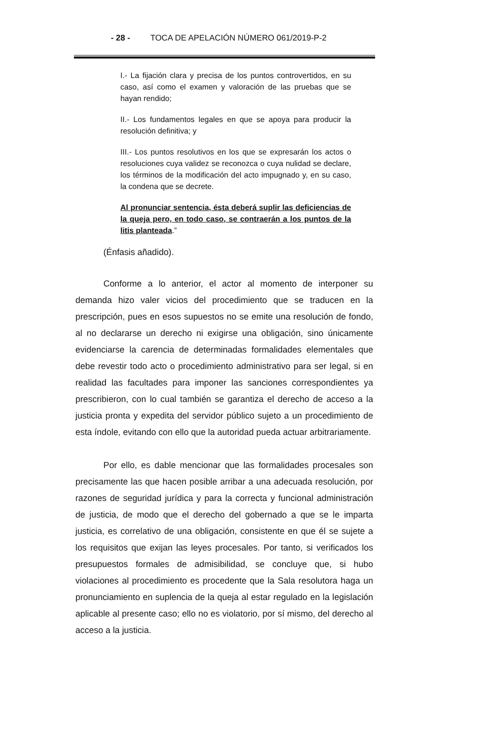- 28 - TOCA DE APELACIÓN NÚMERO 061/2019-P-2
I.- La fijación clara y precisa de los puntos controvertidos, en su caso, así como el examen y valoración de las pruebas que se hayan rendido;
II.- Los fundamentos legales en que se apoya para producir la resolución definitiva; y
III.- Los puntos resolutivos en los que se expresarán los actos o resoluciones cuya validez se reconozca o cuya nulidad se declare, los términos de la modificación del acto impugnado y, en su caso, la condena que se decrete.
Al pronunciar sentencia, ésta deberá suplir las deficiencias de la queja pero, en todo caso, se contraerán a los puntos de la litis planteada.”
(Énfasis añadido).
Conforme a lo anterior, el actor al momento de interponer su demanda hizo valer vicios del procedimiento que se traducen en la prescripción, pues en esos supuestos no se emite una resolución de fondo, al no declararse un derecho ni exigirse una obligación, sino únicamente evidenciarse la carencia de determinadas formalidades elementales que debe revestir todo acto o procedimiento administrativo para ser legal, si en realidad las facultades para imponer las sanciones correspondientes ya prescribieron, con lo cual también se garantiza el derecho de acceso a la justicia pronta y expedita del servidor público sujeto a un procedimiento de esta índole, evitando con ello que la autoridad pueda actuar arbitrariamente.
Por ello, es dable mencionar que las formalidades procesales son precisamente las que hacen posible arribar a una adecuada resolución, por razones de seguridad jurídica y para la correcta y funcional administración de justicia, de modo que el derecho del gobernado a que se le imparta justicia, es correlativo de una obligación, consistente en que él se sujete a los requisitos que exijan las leyes procesales. Por tanto, si verificados los presupuestos formales de admisibilidad, se concluye que, si hubo violaciones al procedimiento es procedente que la Sala resolutora haga un pronunciamiento en suplencia de la queja al estar regulado en la legislación aplicable al presente caso; ello no es violatorio, por sí mismo, del derecho al acceso a la justicia.